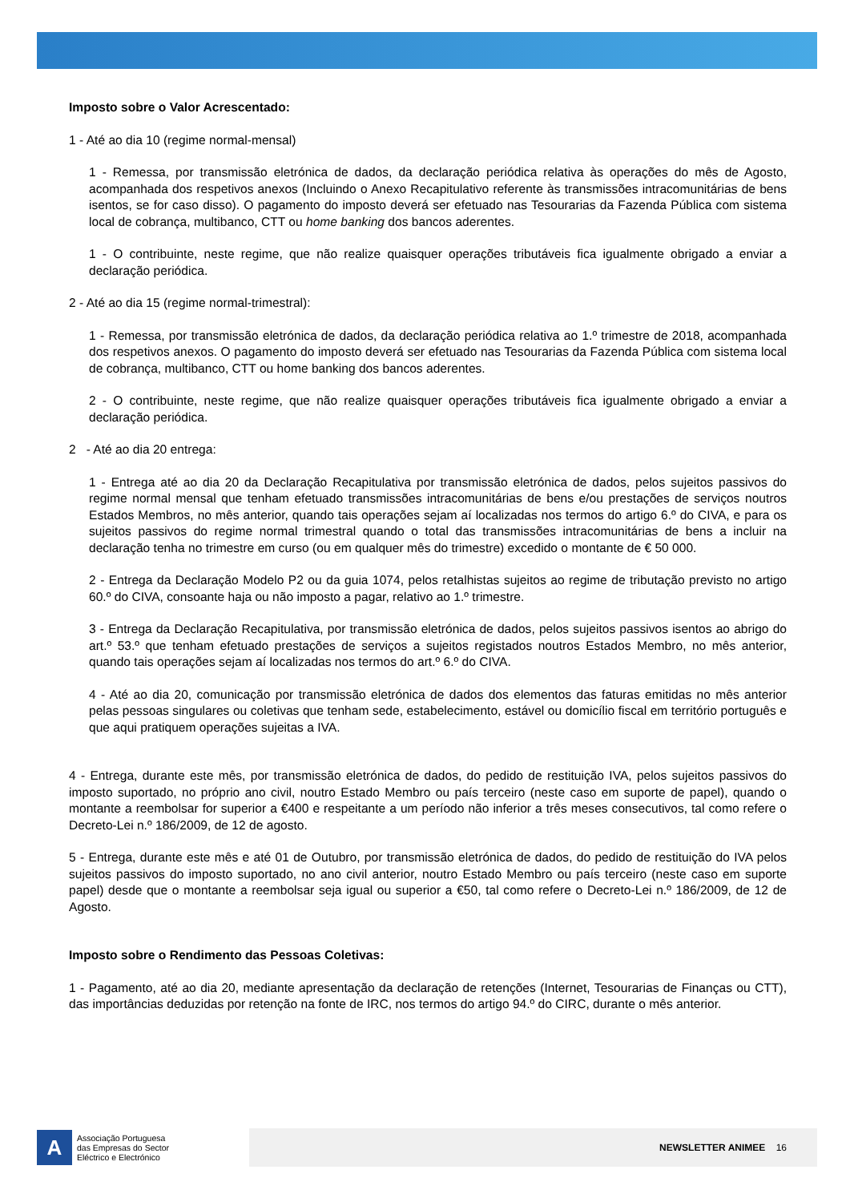Imposto sobre o Valor Acrescentado:
1 - Até ao dia 10 (regime normal-mensal)
1 - Remessa, por transmissão eletrónica de dados, da declaração periódica relativa às operações do mês de Agosto, acompanhada dos respetivos anexos (Incluindo o Anexo Recapitulativo referente às transmissões intracomunitárias de bens isentos, se for caso disso). O pagamento do imposto deverá ser efetuado nas Tesourarias da Fazenda Pública com sistema local de cobrança, multibanco, CTT ou home banking dos bancos aderentes.
1 - O contribuinte, neste regime, que não realize quaisquer operações tributáveis fica igualmente obrigado a enviar a declaração periódica.
2 - Até ao dia 15 (regime normal-trimestral):
1 - Remessa, por transmissão eletrónica de dados, da declaração periódica relativa ao 1.º trimestre de 2018, acompanhada dos respetivos anexos. O pagamento do imposto deverá ser efetuado nas Tesourarias da Fazenda Pública com sistema local de cobrança, multibanco, CTT ou home banking dos bancos aderentes.
2 - O contribuinte, neste regime, que não realize quaisquer operações tributáveis fica igualmente obrigado a enviar a declaração periódica.
2 - Até ao dia 20 entrega:
1 - Entrega até ao dia 20 da Declaração Recapitulativa por transmissão eletrónica de dados, pelos sujeitos passivos do regime normal mensal que tenham efetuado transmissões intracomunitárias de bens e/ou prestações de serviços noutros Estados Membros, no mês anterior, quando tais operações sejam aí localizadas nos termos do artigo 6.º do CIVA, e para os sujeitos passivos do regime normal trimestral quando o total das transmissões intracomunitárias de bens a incluir na declaração tenha no trimestre em curso (ou em qualquer mês do trimestre) excedido o montante de € 50 000.
2 - Entrega da Declaração Modelo P2 ou da guia 1074, pelos retalhistas sujeitos ao regime de tributação previsto no artigo 60.º do CIVA, consoante haja ou não imposto a pagar, relativo ao 1.º trimestre.
3 - Entrega da Declaração Recapitulativa, por transmissão eletrónica de dados, pelos sujeitos passivos isentos ao abrigo do art.º 53.º que tenham efetuado prestações de serviços a sujeitos registados noutros Estados Membro, no mês anterior, quando tais operações sejam aí localizadas nos termos do art.º 6.º do CIVA.
4 - Até ao dia 20, comunicação por transmissão eletrónica de dados dos elementos das faturas emitidas no mês anterior pelas pessoas singulares ou coletivas que tenham sede, estabelecimento, estável ou domicílio fiscal em território português e que aqui pratiquem operações sujeitas a IVA.
4 - Entrega, durante este mês, por transmissão eletrónica de dados, do pedido de restituição IVA, pelos sujeitos passivos do imposto suportado, no próprio ano civil, noutro Estado Membro ou país terceiro (neste caso em suporte de papel), quando o montante a reembolsar for superior a €400 e respeitante a um período não inferior a três meses consecutivos, tal como refere o Decreto-Lei n.º 186/2009, de 12 de agosto.
5 - Entrega, durante este mês e até 01 de Outubro, por transmissão eletrónica de dados, do pedido de restituição do IVA pelos sujeitos passivos do imposto suportado, no ano civil anterior, noutro Estado Membro ou país terceiro (neste caso em suporte papel) desde que o montante a reembolsar seja igual ou superior a €50, tal como refere o Decreto-Lei n.º 186/2009, de 12 de Agosto.
Imposto sobre o Rendimento das Pessoas Coletivas:
1 - Pagamento, até ao dia 20, mediante apresentação da declaração de retenções (Internet, Tesourarias de Finanças ou CTT), das importâncias deduzidas por retenção na fonte de IRC, nos termos do artigo 94.º do CIRC, durante o mês anterior.
A
Associação Portuguesa
das Empresas do Sector
Eléctrico e Electrónico
NEWSLETTER ANIMEE 16